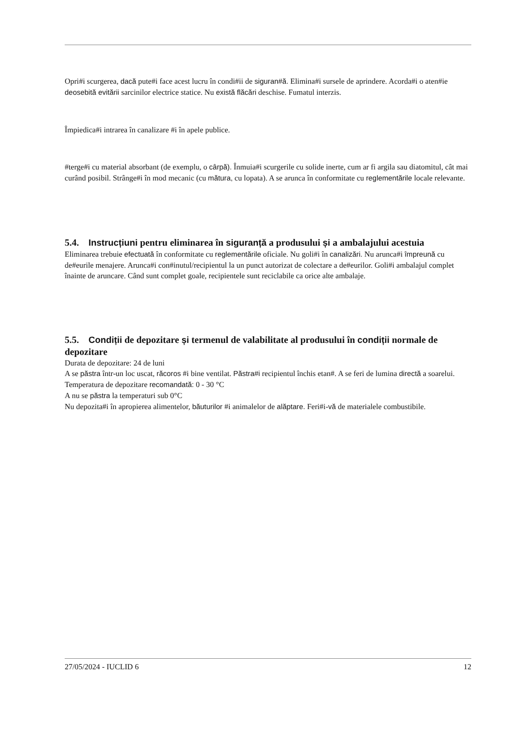Opri#i scurgerea, dacă pute#i face acest lucru în condi#ii de siguran#ă. Elimina#i sursele de aprindere. Acorda#i o aten#ie deosebită evitării sarcinilor electrice statice. Nu există flăcări deschise. Fumatul interzis.
Împiedica#i intrarea în canalizare #i în apele publice.
#terge#i cu material absorbant (de exemplu, o cârpă). Înmuia#i scurgerile cu solide inerte, cum ar fi argila sau diatomitul, cât mai curând posibil. Strânge#i în mod mecanic (cu mătura, cu lopata). A se arunca în conformitate cu reglementările locale relevante.
5.4. Instrucțiuni pentru eliminarea în siguranță a produsului și a ambalajului acestuia
Eliminarea trebuie efectuată în conformitate cu reglementările oficiale. Nu goli#i în canalizări. Nu arunca#i împreună cu de#eurile menajere. Arunca#i con#inutul/recipientul la un punct autorizat de colectare a de#eurilor. Goli#i ambalajul complet înainte de aruncare. Când sunt complet goale, recipientele sunt reciclabile ca orice alte ambalaje.
5.5. Condiții de depozitare și termenul de valabilitate al produsului în condiții normale de depozitare
Durata de depozitare: 24 de luni
A se păstra într-un loc uscat, răcoros #i bine ventilat. Păstra#i recipientul închis etan#. A se feri de lumina directă a soarelui.
Temperatura de depozitare recomandată: 0 - 30 °C
A nu se păstra la temperaturi sub 0°C
Nu depozita#i în apropierea alimentelor, băuturilor #i animalelor de alăptare. Feri#i-vă de materialele combustibile.
27/05/2024 - IUCLID 6 12